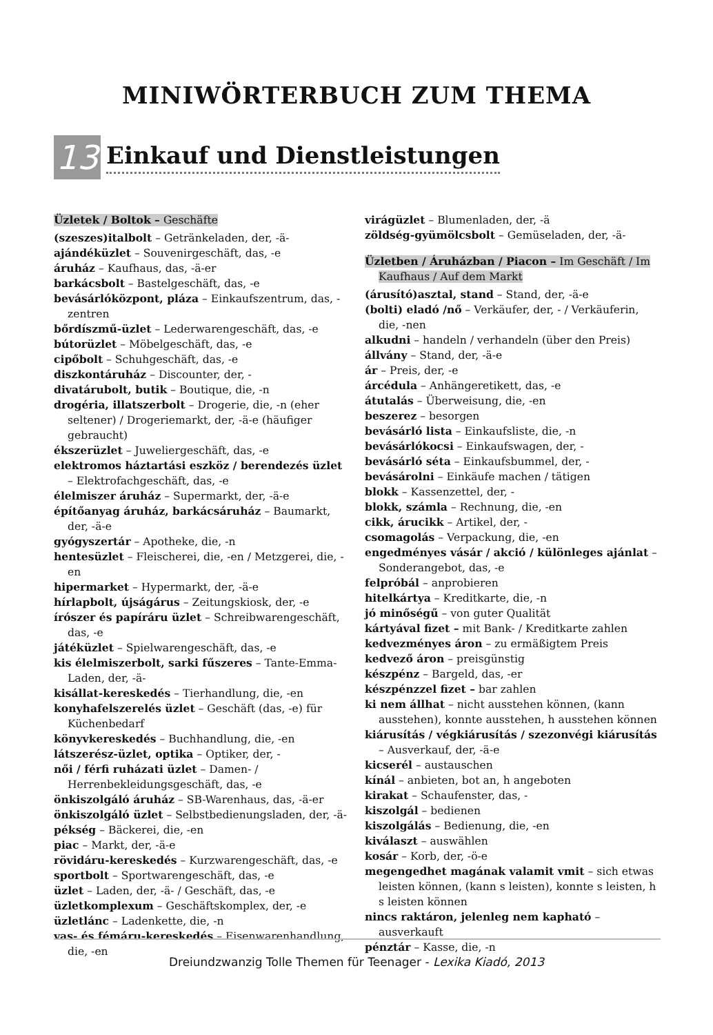MINIWÖRTERBUCH ZUM THEMA
13
Einkauf und Dienstleistungen
Üzletek / Boltok – Geschäfte
(szeszes)italbolt – Getränkeladen, der, -ä-
ajándéküzlet – Souvenirgeschäft, das, -e
áruház – Kaufhaus, das, -ä-er
barkácsbolt – Bastelgeschäft, das, -e
bevásárlóközpont, pláza – Einkaufszentrum, das, -zentren
bőrdíszmű-üzlet – Lederwarengeschäft, das, -e
bútorüzlet – Möbelgeschäft, das, -e
cipőbolt – Schuhgeschäft, das, -e
diszkontáruház – Discounter, der, -
divatárubolt, butik – Boutique, die, -n
drogéria, illatszerbolt – Drogerie, die, -n (eher seltener) / Drogeriemarkt, der, -ä-e (häufiger gebraucht)
ékszerüzlet – Juweliergeschäft, das, -e
elektromos háztartási eszköz / berendezés üzlet – Elektrofachgeschäft, das, -e
élelmiszer áruház – Supermarkt, der, -ä-e
építőanyag áruház, barkácsáruház – Baumarkt, der, -ä-e
gyógyszertár – Apotheke, die, -n
hentesüzlet – Fleischerei, die, -en / Metzgerei, die, -en
hipermarket – Hypermarkt, der, -ä-e
hírlapbolt, újságárus – Zeitungskiosk, der, -e
írószer és papíráru üzlet – Schreibwarengeschäft, das, -e
játéküzlet – Spielwarengeschäft, das, -e
kis élelmiszerbolt, sarki fűszeres – Tante-Emma-Laden, der, -ä-
kisállat-kereskedés – Tierhandlung, die, -en
konyhafelszerelés üzlet – Geschäft (das, -e) für Küchenbedarf
könyvkereskedés – Buchhandlung, die, -en
látszerész-üzlet, optika – Optiker, der, -
női / férfi ruházati üzlet – Damen- / Herrenbekleidungsgeschäft, das, -e
önkiszolgáló áruház – SB-Warenhaus, das, -ä-er
önkiszolgáló üzlet – Selbstbedienungsladen, der, -ä-
pékség – Bäckerei, die, -en
piac – Markt, der, -ä-e
rövidáru-kereskedés – Kurzwarengeschäft, das, -e
sportbolt – Sportwarengeschäft, das, -e
üzlet – Laden, der, -ä- / Geschäft, das, -e
üzletkomplexum – Geschäftskomplex, der, -e
üzletlánc – Ladenkette, die, -n
vas- és fémáru-kereskedés – Eisenwarenhandlung, die, -en
virágüzlet – Blumenladen, der, -ä
zöldség-gyümölcsbolt – Gemüseladen, der, -ä-
Üzletben / Áruházban / Piacon – Im Geschäft / Im Kaufhaus / Auf dem Markt
(árusító)asztal, stand – Stand, der, -ä-e
(bolti) eladó /nő – Verkäufer, der, - / Verkäuferin, die, -nen
alkudni – handeln / verhandeln (über den Preis)
állvány – Stand, der, -ä-e
ár – Preis, der, -e
árcédula – Anhängeretikett, das, -e
átutalás – Überweisung, die, -en
beszerez – besorgen
bevásárló lista – Einkaufsliste, die, -n
bevásárlókocsi – Einkaufswagen, der, -
bevásárló séta – Einkaufsbummel, der, -
bevásárolni – Einkäufe machen / tätigen
blokk – Kassenzettel, der, -
blokk, számla – Rechnung, die, -en
cikk, árucikk – Artikel, der, -
csomagolás – Verpackung, die, -en
engedményes vásár / akció / különleges ajánlat – Sonderangebot, das, -e
felpróbál – anprobieren
hitelkártya – Kreditkarte, die, -n
jó minőségű – von guter Qualität
kártyával fizet – mit Bank- / Kreditkarte zahlen
kedvezményes áron – zu ermäßigtem Preis
kedvező áron – preisgünstig
készpénz – Bargeld, das, -er
készpénzzel fizet – bar zahlen
ki nem állhat – nicht ausstehen können, (kann ausstehen), konnte ausstehen, h ausstehen können
kiárusítás / végkiárusítás / szezonvégi kiárusítás – Ausverkauf, der, -ä-e
kicserél – austauschen
kínál – anbieten, bot an, h angeboten
kirakat – Schaufenster, das, -
kiszolgál – bedienen
kiszolgálás – Bedienung, die, -en
kiválaszt – auswählen
kosár – Korb, der, -ö-e
megengedhet magának valamit vmit – sich etwas leisten können, (kann s leisten), konnte s leisten, h s leisten können
nincs raktáron, jelenleg nem kapható – ausverkauft
pénztár – Kasse, die, -n
Dreiundzwanzig Tolle Themen für Teenager - Lexika Kiadó, 2013